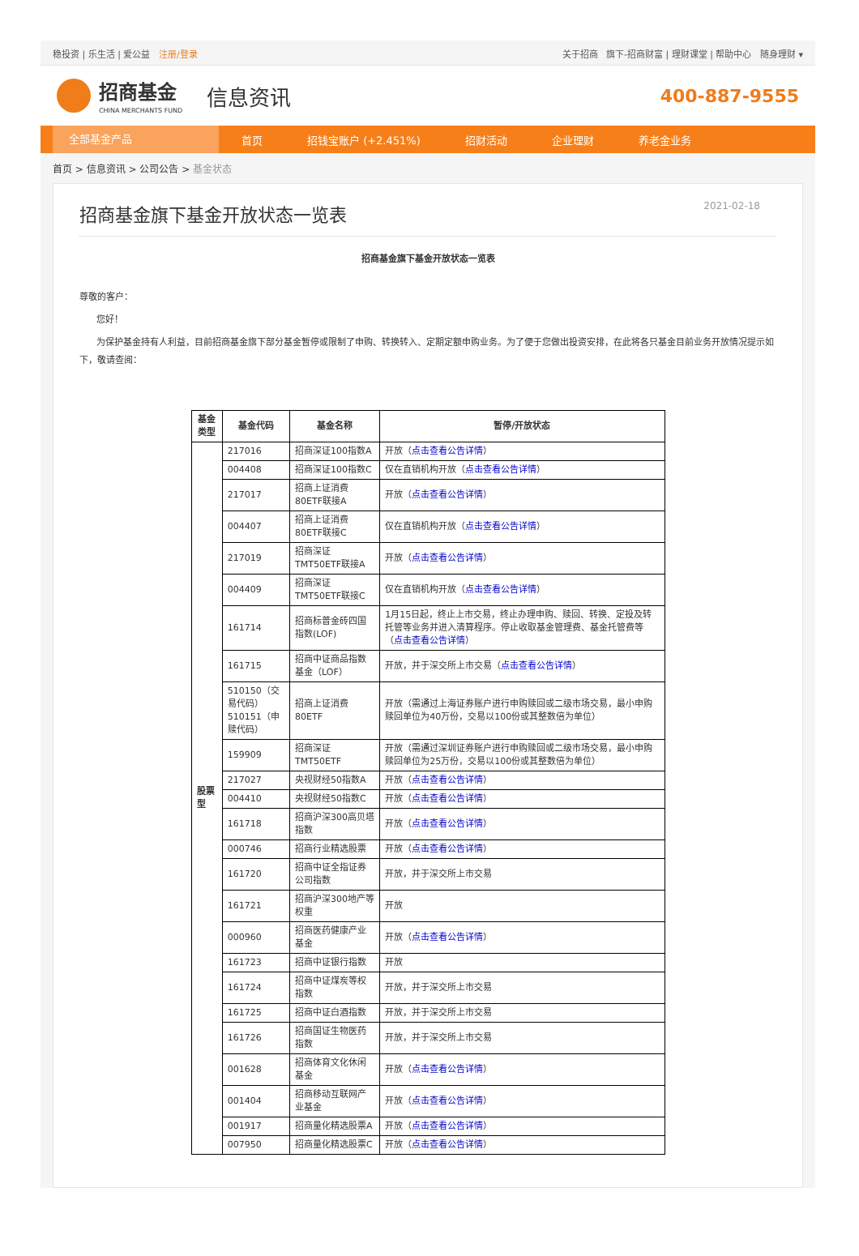稳投资 | 乐生活 | 爱公益 注册/登录
关于招商 旗下-招商财富 | 理财课堂 | 帮助中心 随身理财 ▾
招商基金
CHINA MERCHANTS FUND
信息资讯
400-887-9555
全部基金产品 首页 招钱宝账户 (+2.451%) 招财活动 企业理财 养老金业务
首页 > 信息资讯 > 公司公告 > 基金状态
招商基金旗下基金开放状态一览表 2021-02-18
招商基金旗下基金开放状态一览表
尊敬的客户：
您好！
为保护基金持有人利益，目前招商基金旗下部分基金暂停或限制了申购、转换转入、定期定额申购业务。为了便于您做出投资安排，在此将各只基金目前业务开放情况提示如下，敬请查阅：
| 基金类型 | 基金代码 | 基金名称 | 暂停/开放状态 |
| --- | --- | --- | --- |
| 股票型 | 217016 | 招商深证100指数A | 开放（ 点击查看公告详情 ） |
| | 004408 | 招商深证100指数C | 仅在直销机构开放（ 点击查看公告详情 ） |
| | 217017 | 招商上证消费80ETF联接A | 开放（ 点击查看公告详情 ） |
| | 004407 | 招商上证消费80ETF联接C | 仅在直销机构开放（ 点击查看公告详情 ） |
| | 217019 | 招商深证TMT50ETF联接A | 开放（ 点击查看公告详情 ） |
| | 004409 | 招商深证TMT50ETF联接C | 仅在直销机构开放（ 点击查看公告详情 ） |
| | 161714 | 招商标普金砖四国指数(LOF) | 1月15日起，终止上市交易，终止办理申购、赎回、转换、定投及转托管等业务并进入清算程序。停止收取基金管理费、基金托管费等（ 点击查看公告详情 ） |
| | 161715 | 招商中证商品指数基金（LOF） | 开放，并于深交所上市交易（ 点击查看公告详情 ） |
| | 510150（交易代码） 510151（申赎代码） | 招商上证消费80ETF | 开放（需通过上海证券账户进行申购赎回或二级市场交易，最小申购赎回单位为40万份，交易以100份或其整数倍为单位） |
| | 159909 | 招商深证TMT50ETF | 开放（需通过深圳证券账户进行申购赎回或二级市场交易，最小申购赎回单位为25万份，交易以100份或其整数倍为单位） |
| | 217027 | 央视财经50指数A | 开放（ 点击查看公告详情 ） |
| | 004410 | 央视财经50指数C | 开放（ 点击查看公告详情 ） |
| | 161718 | 招商沪深300高贝塔指数 | 开放（ 点击查看公告详情 ） |
| | 000746 | 招商行业精选股票 | 开放（ 点击查看公告详情 ） |
| | 161720 | 招商中证全指证券公司指数 | 开放，并于深交所上市交易 |
| | 161721 | 招商沪深300地产等权重 | 开放 |
| | 000960 | 招商医药健康产业基金 | 开放（ 点击查看公告详情 ） |
| | 161723 | 招商中证银行指数 | 开放 |
| | 161724 | 招商中证煤炭等权指数 | 开放，并于深交所上市交易 |
| | 161725 | 招商中证白酒指数 | 开放，并于深交所上市交易 |
| | 161726 | 招商国证生物医药指数 | 开放，并于深交所上市交易 |
| | 001628 | 招商体育文化休闲基金 | 开放（ 点击查看公告详情 ） |
| | 001404 | 招商移动互联网产业基金 | 开放（ 点击查看公告详情 ） |
| | 001917 | 招商量化精选股票A | 开放（ 点击查看公告详情 ） |
| | 007950 | 招商量化精选股票C | 开放（ 点击查看公告详情 ） |